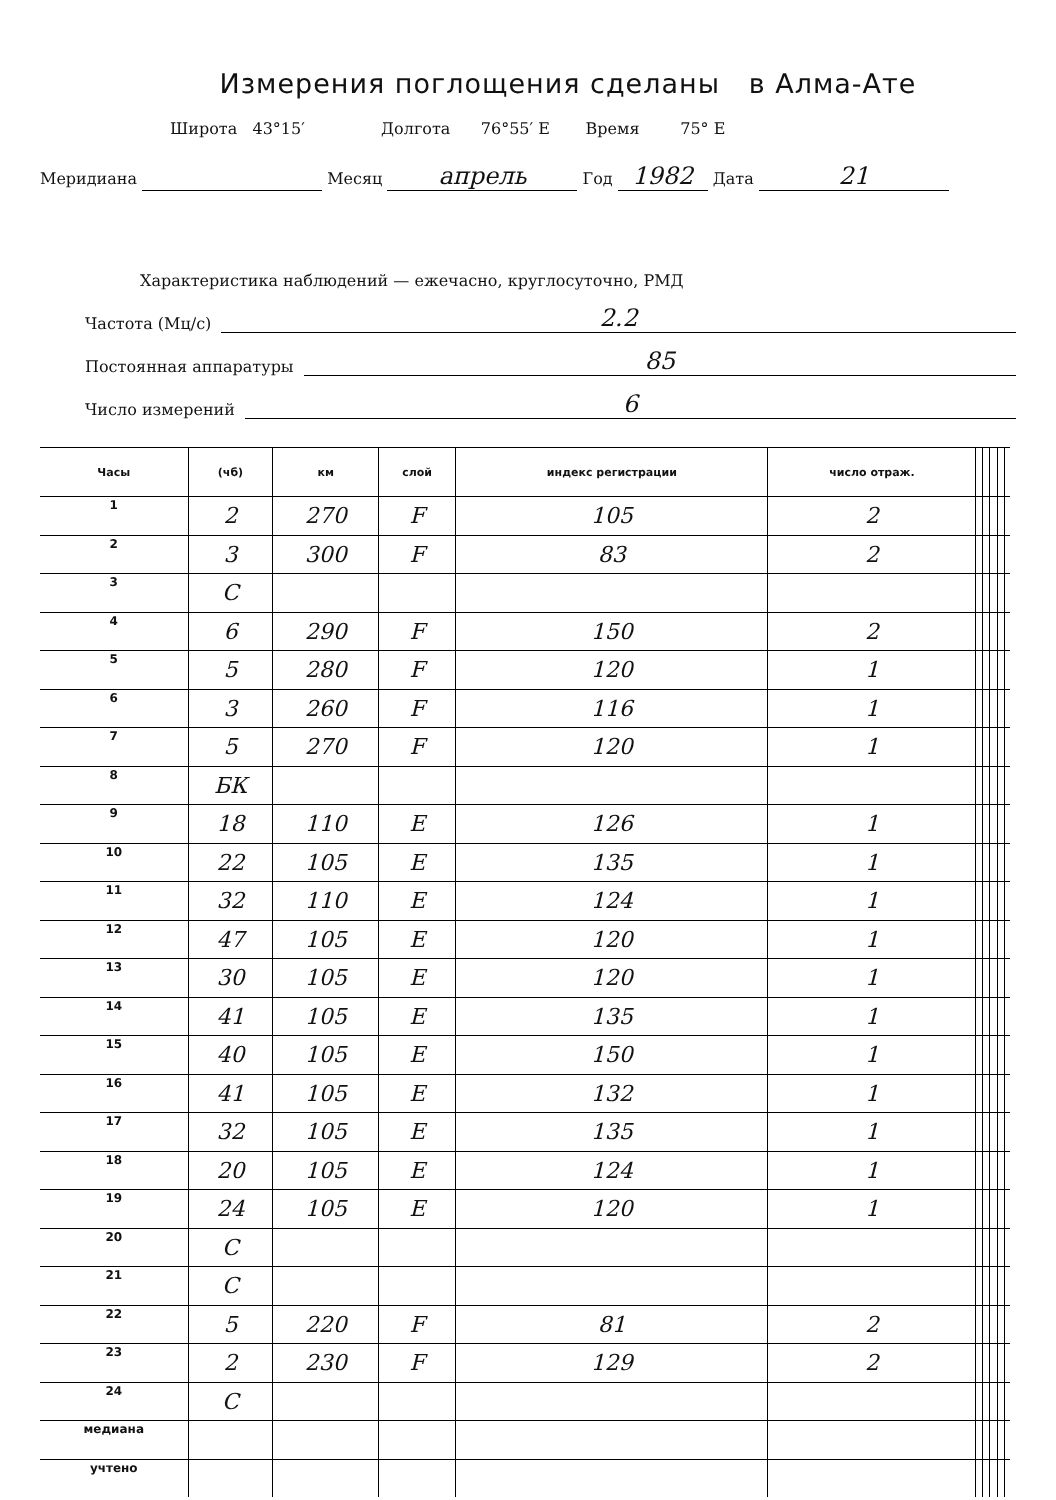Измерения поглощения сделаны в Алма-Ате
Широта 43°15′ Долгота 76°55′ E Время 75° E
Меридиана Месяц апрель Год 1982 Дата 21
Характеристика наблюдений — ежечасно, круглосуточно, РМД
Частота (Мц/с) 2.2
Постоянная аппаратуры 85
Число измерений 6
| Часы | (чб) | км | слой | индекс регистрации | число отраж. | | | | | |
| --- | --- | --- | --- | --- | --- | --- | --- | --- | --- | --- |
| 1 | 2 | 270 | F | 105 | 2 | | | | | |
| 2 | 3 | 300 | F | 83 | 2 | | | | | |
| 3 | C | | | | | | | | | |
| 4 | 6 | 290 | F | 150 | 2 | | | | | |
| 5 | 5 | 280 | F | 120 | 1 | | | | | |
| 6 | 3 | 260 | F | 116 | 1 | | | | | |
| 7 | 5 | 270 | F | 120 | 1 | | | | | |
| 8 | БК | | | | | | | | | |
| 9 | 18 | 110 | E | 126 | 1 | | | | | |
| 10 | 22 | 105 | E | 135 | 1 | | | | | |
| 11 | 32 | 110 | E | 124 | 1 | | | | | |
| 12 | 47 | 105 | E | 120 | 1 | | | | | |
| 13 | 30 | 105 | E | 120 | 1 | | | | | |
| 14 | 41 | 105 | E | 135 | 1 | | | | | |
| 15 | 40 | 105 | E | 150 | 1 | | | | | |
| 16 | 41 | 105 | E | 132 | 1 | | | | | |
| 17 | 32 | 105 | E | 135 | 1 | | | | | |
| 18 | 20 | 105 | E | 124 | 1 | | | | | |
| 19 | 24 | 105 | E | 120 | 1 | | | | | |
| 20 | C | | | | | | | | | |
| 21 | C | | | | | | | | | |
| 22 | 5 | 220 | F | 81 | 2 | | | | | |
| 23 | 2 | 230 | F | 129 | 2 | | | | | |
| 24 | C | | | | | | | | | |
| медиана | | | | | | | | | | |
| учтено | | | | | | | | | | |